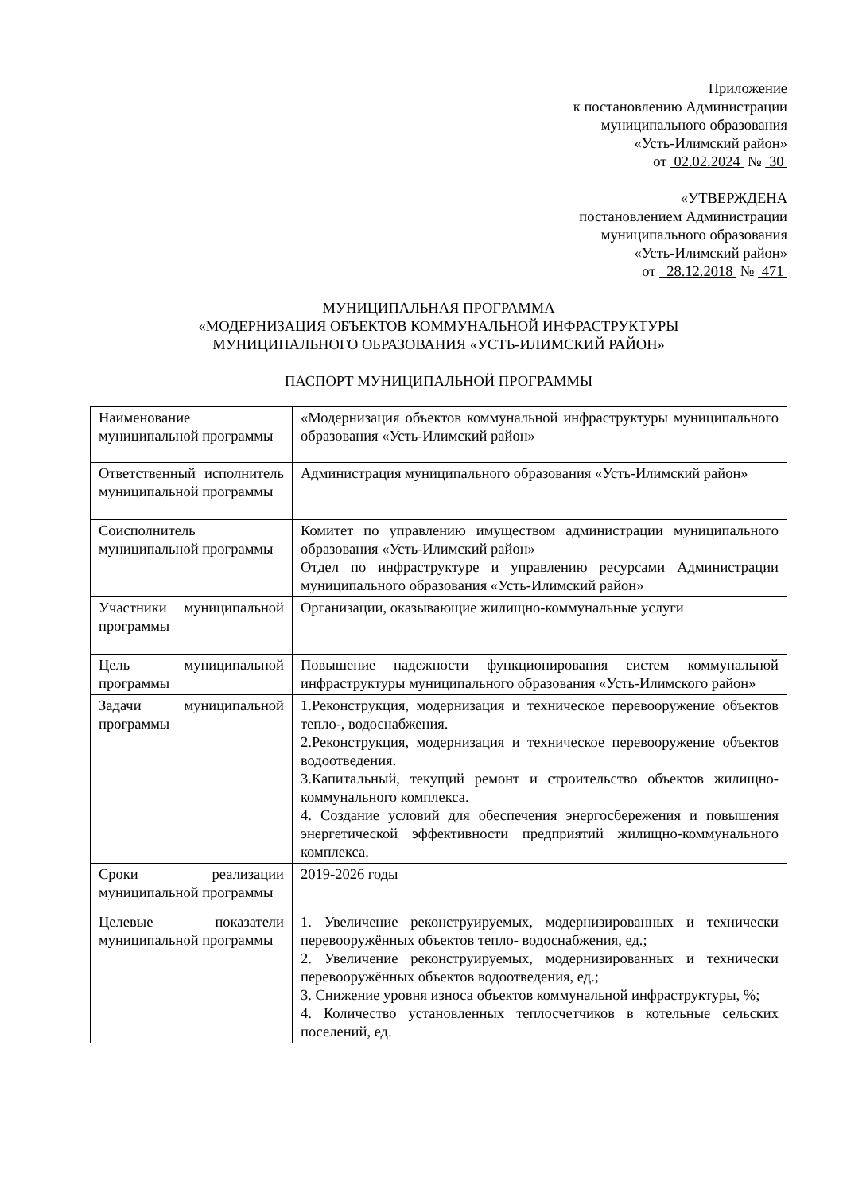Приложение
к постановлению Администрации
муниципального образования
«Усть-Илимский район»
от 02.02.2024 № 30
«УТВЕРЖДЕНА
постановлением Администрации
муниципального образования
«Усть-Илимский район»
от 28.12.2018 № 471
МУНИЦИПАЛЬНАЯ ПРОГРАММА
«МОДЕРНИЗАЦИЯ ОБЪЕКТОВ КОММУНАЛЬНОЙ ИНФРАСТРУКТУРЫ
МУНИЦИПАЛЬНОГО ОБРАЗОВАНИЯ «УСТЬ-ИЛИМСКИЙ РАЙОН»
ПАСПОРТ МУНИЦИПАЛЬНОЙ ПРОГРАММЫ
| Наименование муниципальной программы | «Модернизация объектов коммунальной инфраструктуры муниципального образования «Усть-Илимский район» |
| Ответственный исполнитель муниципальной программы | Администрация муниципального образования «Усть-Илимский район» |
| Соисполнитель муниципальной программы | Комитет по управлению имуществом администрации муниципального образования «Усть-Илимский район» Отдел по инфраструктуре и управлению ресурсами Администрации муниципального образования «Усть-Илимский район» |
| Участники муниципальной программы | Организации, оказывающие жилищно-коммунальные услуги |
| Цель муниципальной программы | Повышение надежности функционирования систем коммунальной инфраструктуры муниципального образования «Усть-Илимского район» |
| Задачи муниципальной программы | 1.Реконструкция, модернизация и техническое перевооружение объектов тепло-, водоснабжения. 2.Реконструкция, модернизация и техническое перевооружение объектов водоотведения. 3.Капитальный, текущий ремонт и строительство объектов жилищно-коммунального комплекса. 4. Создание условий для обеспечения энергосбережения и повышения энергетической эффективности предприятий жилищно-коммунального комплекса. |
| Сроки реализации муниципальной программы | 2019-2026 годы |
| Целевые показатели муниципальной программы | 1. Увеличение реконструируемых, модернизированных и технически перевооружённых объектов тепло- водоснабжения, ед.; 2. Увеличение реконструируемых, модернизированных и технически перевооружённых объектов водоотведения, ед.; 3. Снижение уровня износа объектов коммунальной инфраструктуры, %; 4. Количество установленных теплосчетчиков в котельные сельских поселений, ед. |